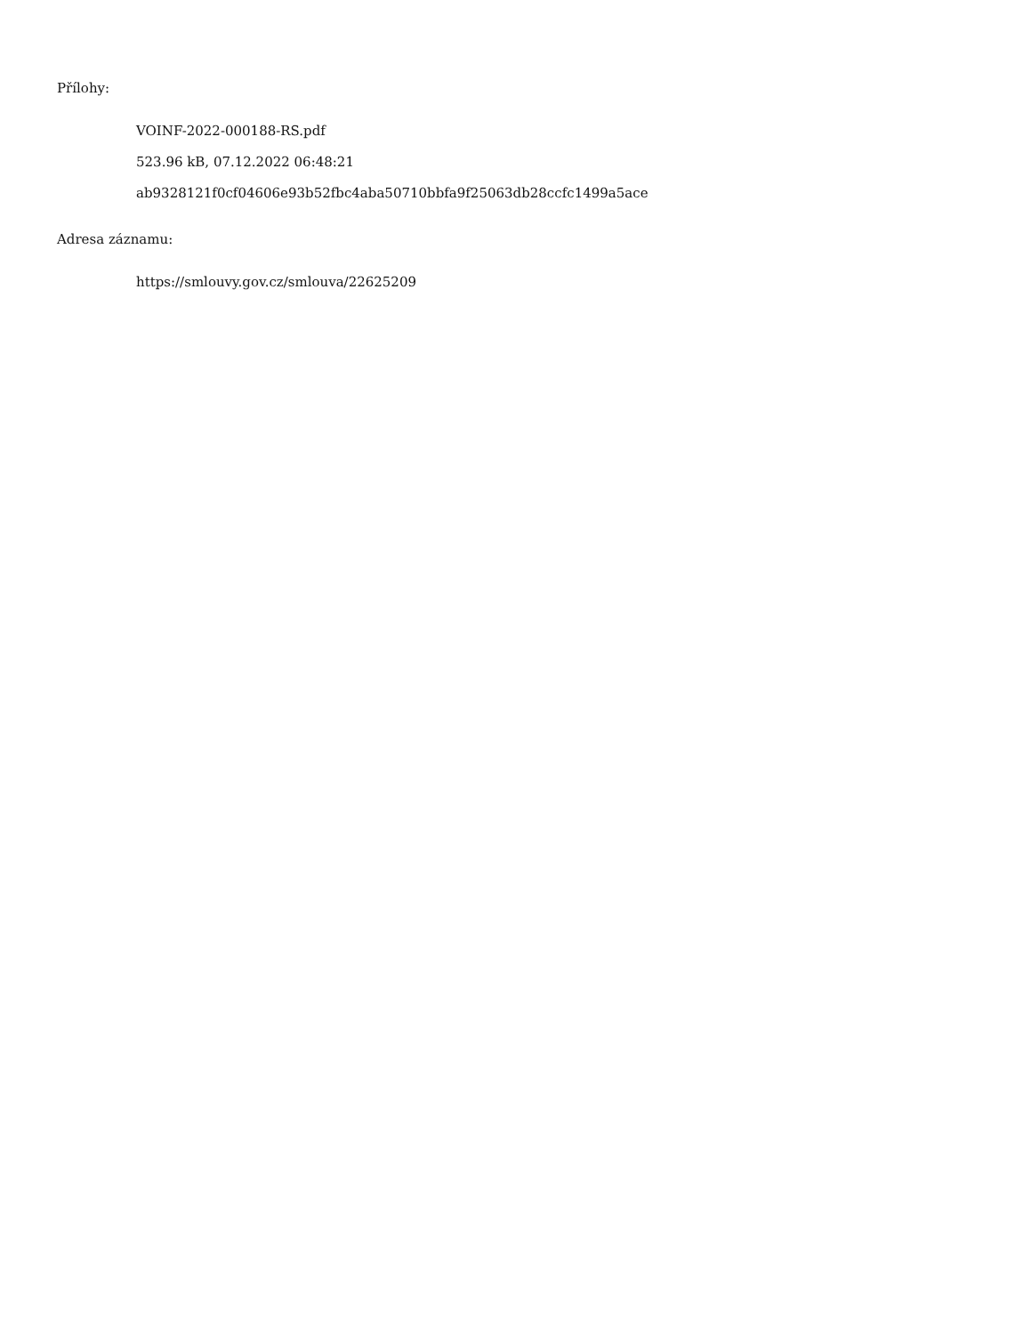Přílohy:
VOINF-2022-000188-RS.pdf
523.96 kB, 07.12.2022 06:48:21
ab9328121f0cf04606e93b52fbc4aba50710bbfa9f25063db28ccfc1499a5ace
Adresa záznamu:
https://smlouvy.gov.cz/smlouva/22625209